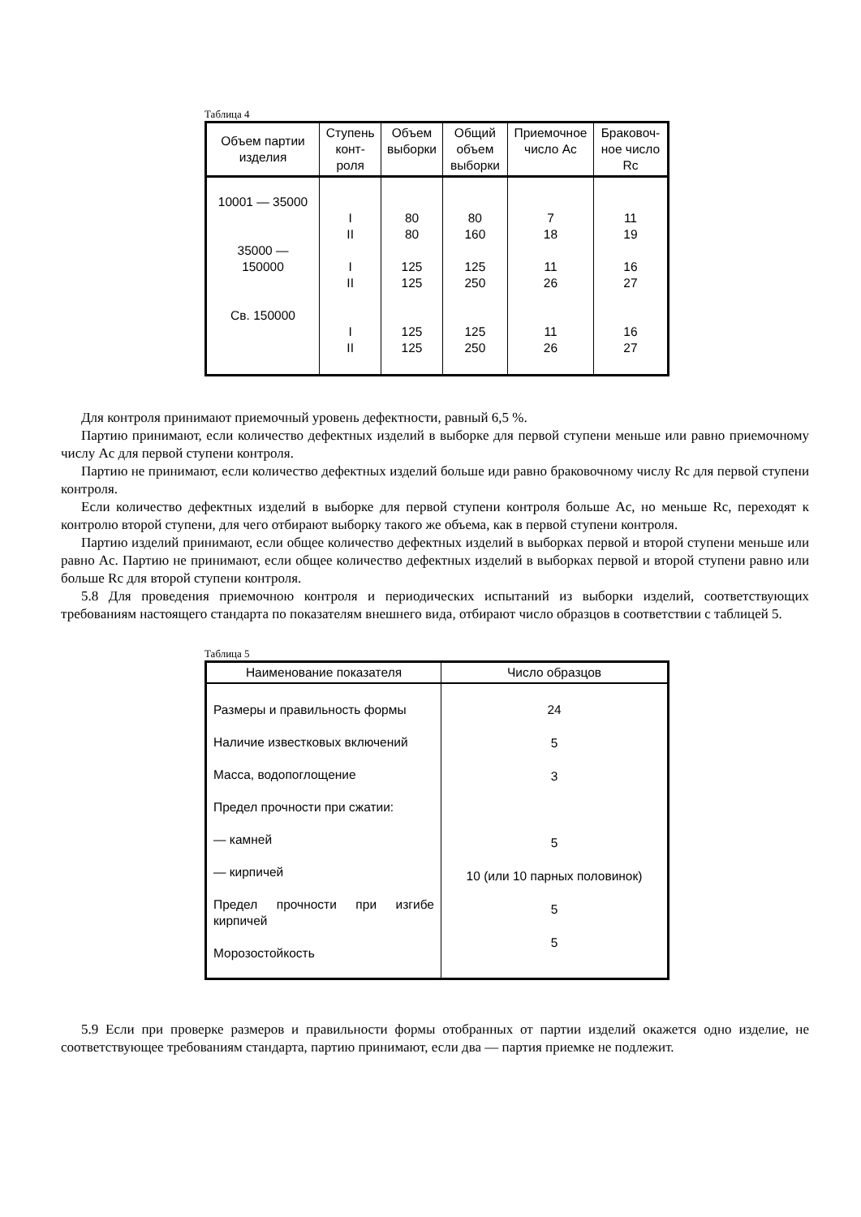Таблица 4
| Объем партии изделия | Ступень конт-роля | Объем выборки | Общий объем выборки | Приемочное число Ac | Браковоч-ное число Rc |
| --- | --- | --- | --- | --- | --- |
| 10001 — 35000 35000 — 150000 Св. 150000 | I II I II I II | 80 80 125 125 125 125 | 80 160 125 250 125 250 | 7 18 11 26 11 26 | 11 19 16 27 16 27 |
Для контроля принимают приемочный уровень дефектности, равный 6,5 %.
Партию принимают, если количество дефектных изделий в выборке для первой ступени меньше или равно приемочному числу Ac для первой ступени контроля.
Партию не принимают, если количество дефектных изделий больше иди равно браковочному числу Rc для первой ступени контроля.
Если количество дефектных изделий в выборке для первой ступени контроля больше Ac, но меньше Rc, переходят к контролю второй ступени, для чего отбирают выборку такого же объема, как в первой ступени контроля.
Партию изделий принимают, если общее количество дефектных изделий в выборках первой и второй ступени меньше или равно Ac. Партию не принимают, если общее количество дефектных изделий в выборках первой и второй ступени равно или больше Rc для второй ступени контроля.
5.8 Для проведения приемочною контроля и периодических испытаний из выборки изделий, соответствующих требованиям настоящего стандарта по показателям внешнего вида, отбирают число образцов в соответствии с таблицей 5.
Таблица 5
| Наименование показателя | Число образцов |
| --- | --- |
| Размеры и правильность формы Наличие известковых включений Масса, водопоглощение Предел прочности при сжатии: — камней — кирпичей Предел прочности при изгибе кирпичей Морозостойкость | 24 5 3 5 10 (или 10 парных половинок) 5 5 |
5.9 Если при проверке размеров и правильности формы отобранных от партии изделий окажется одно изделие, не соответствующее требованиям стандарта, партию принимают, если два — партия приемке не подлежит.